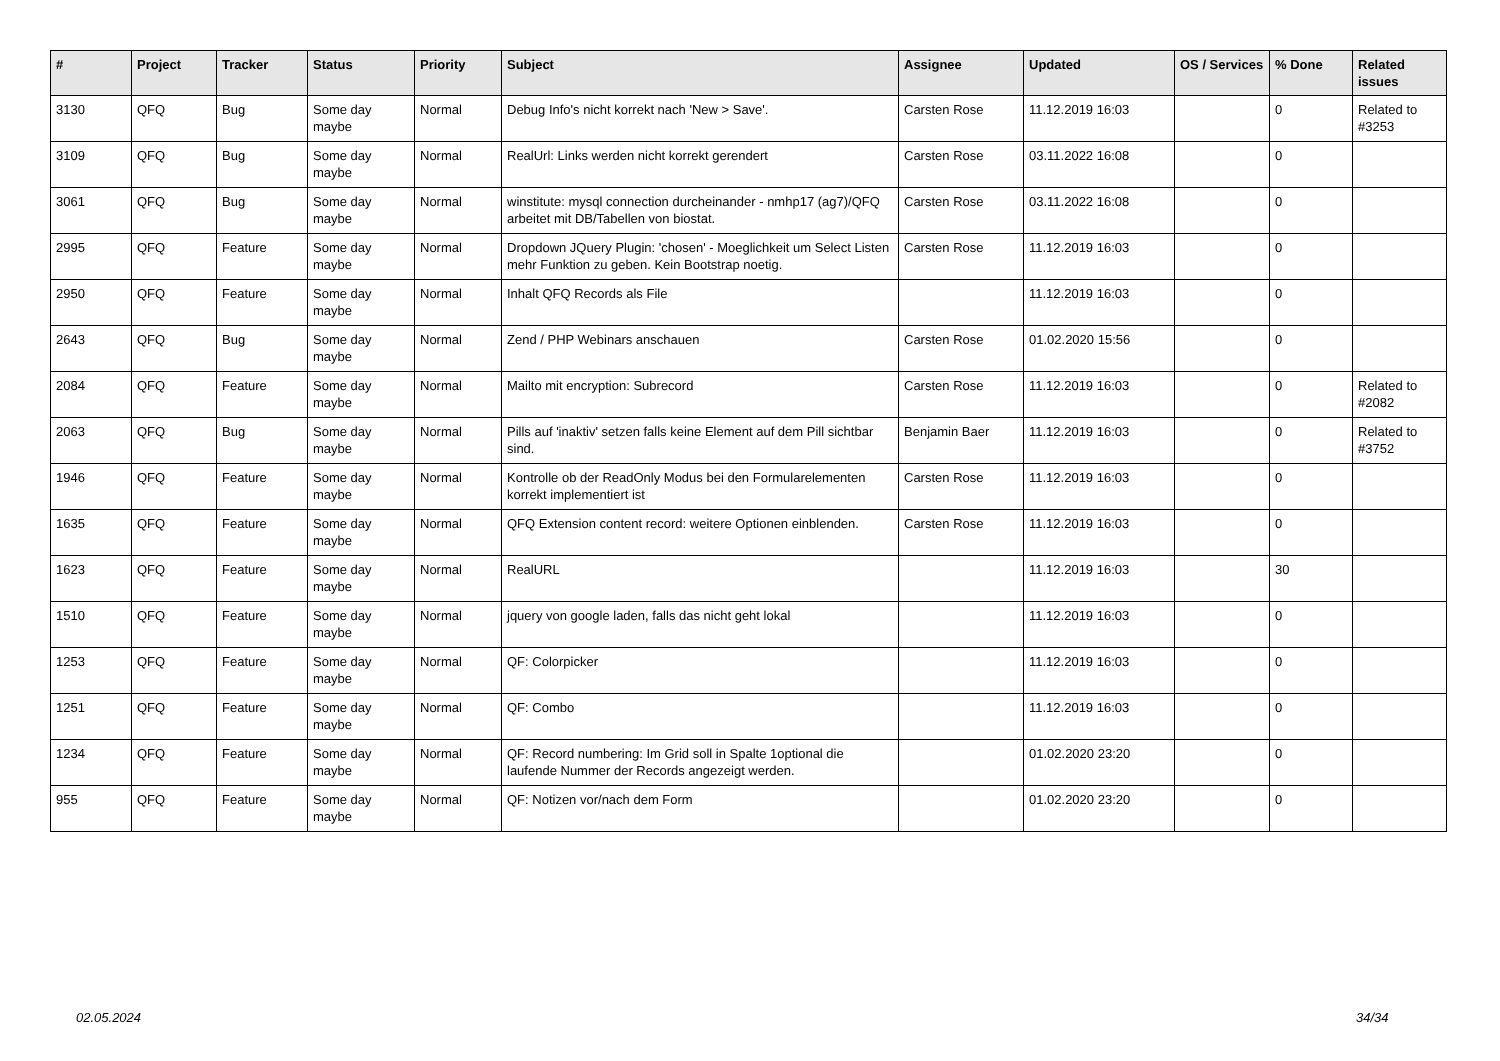| # | Project | Tracker | Status | Priority | Subject | Assignee | Updated | OS / Services | % Done | Related issues |
| --- | --- | --- | --- | --- | --- | --- | --- | --- | --- | --- |
| 3130 | QFQ | Bug | Some day maybe | Normal | Debug Info's nicht korrekt nach 'New > Save'. | Carsten Rose | 11.12.2019 16:03 | | 0 | Related to #3253 |
| 3109 | QFQ | Bug | Some day maybe | Normal | RealUrl: Links werden nicht korrekt gerendert | Carsten Rose | 03.11.2022 16:08 | | 0 | |
| 3061 | QFQ | Bug | Some day maybe | Normal | winstitute: mysql connection durcheinander - nmhp17 (ag7)/QFQ arbeitet mit DB/Tabellen von biostat. | Carsten Rose | 03.11.2022 16:08 | | 0 | |
| 2995 | QFQ | Feature | Some day maybe | Normal | Dropdown JQuery Plugin: 'chosen' - Moeglichkeit um Select Listen mehr Funktion zu geben. Kein Bootstrap noetig. | Carsten Rose | 11.12.2019 16:03 | | 0 | |
| 2950 | QFQ | Feature | Some day maybe | Normal | Inhalt QFQ Records als File | | 11.12.2019 16:03 | | 0 | |
| 2643 | QFQ | Bug | Some day maybe | Normal | Zend / PHP Webinars anschauen | Carsten Rose | 01.02.2020 15:56 | | 0 | |
| 2084 | QFQ | Feature | Some day maybe | Normal | Mailto mit encryption: Subrecord | Carsten Rose | 11.12.2019 16:03 | | 0 | Related to #2082 |
| 2063 | QFQ | Bug | Some day maybe | Normal | Pills auf 'inaktiv' setzen falls keine Element auf dem Pill sichtbar sind. | Benjamin Baer | 11.12.2019 16:03 | | 0 | Related to #3752 |
| 1946 | QFQ | Feature | Some day maybe | Normal | Kontrolle ob der ReadOnly Modus bei den Formularelementen korrekt implementiert ist | Carsten Rose | 11.12.2019 16:03 | | 0 | |
| 1635 | QFQ | Feature | Some day maybe | Normal | QFQ Extension content record: weitere Optionen einblenden. | Carsten Rose | 11.12.2019 16:03 | | 0 | |
| 1623 | QFQ | Feature | Some day maybe | Normal | RealURL | | 11.12.2019 16:03 | | 30 | |
| 1510 | QFQ | Feature | Some day maybe | Normal | jquery von google laden, falls das nicht geht lokal | | 11.12.2019 16:03 | | 0 | |
| 1253 | QFQ | Feature | Some day maybe | Normal | QF: Colorpicker | | 11.12.2019 16:03 | | 0 | |
| 1251 | QFQ | Feature | Some day maybe | Normal | QF: Combo | | 11.12.2019 16:03 | | 0 | |
| 1234 | QFQ | Feature | Some day maybe | Normal | QF: Record numbering: Im Grid soll in Spalte 1optional die laufende Nummer der Records angezeigt werden. | | 01.02.2020 23:20 | | 0 | |
| 955 | QFQ | Feature | Some day maybe | Normal | QF: Notizen vor/nach dem Form | | 01.02.2020 23:20 | | 0 | |
02.05.2024 34/34